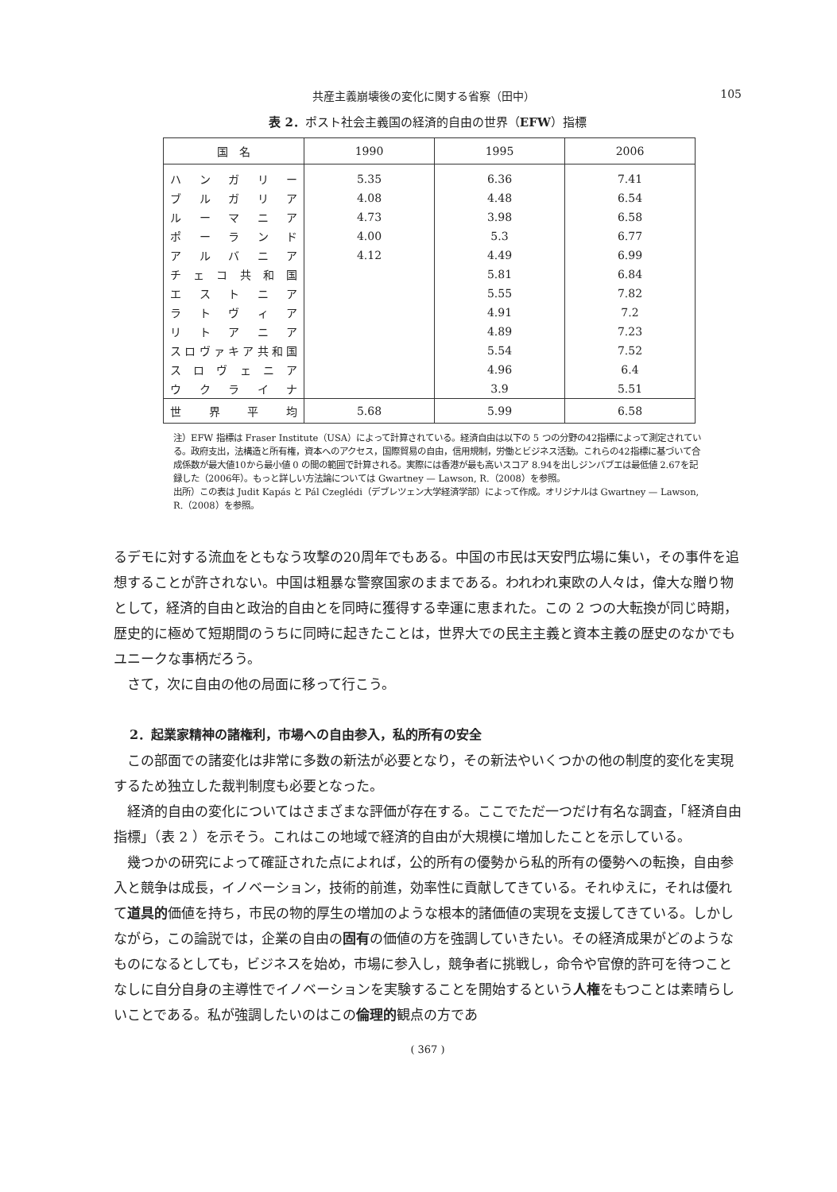共産主義崩壊後の変化に関する省察（田中） 105
表 2．ポスト社会主義国の経済的自由の世界（EFW）指標
| 国 名 | 1990 | 1995 | 2006 |
| --- | --- | --- | --- |
| ハンガリー | 5.35 | 6.36 | 7.41 |
| ブルガリア | 4.08 | 4.48 | 6.54 |
| ルーマニア | 4.73 | 3.98 | 6.58 |
| ポーランド | 4.00 | 5.3 | 6.77 |
| アルバニア | 4.12 | 4.49 | 6.99 |
| チェコ共和国 | | 5.81 | 6.84 |
| エストニア | | 5.55 | 7.82 |
| ラトヴィア | | 4.91 | 7.2 |
| リトアニア | | 4.89 | 7.23 |
| スロヴァキア共和国 | | 5.54 | 7.52 |
| スロヴェニア | | 4.96 | 6.4 |
| ウクライナ | | 3.9 | 5.51 |
| 世界平均 | 5.68 | 5.99 | 6.58 |
注）EFW 指標は Fraser Institute（USA）によって計算されている。経済自由は以下の 5 つの分野の42指標によって測定されている。政府支出，法構造と所有権，資本へのアクセス，国際貿易の自由，信用規制，労働とビジネス活動。これらの42指標に基づいて合成係数が最大値10から最小値 0 の間の範囲で計算される。実際には香港が最も高いスコア 8.94を出しジンバブエは最低値 2.67を記録した（2006年）。もっと詳しい方法論については Gwartney — Lawson, R.（2008）を参照。
出所）この表は Judit Kapás と Pál Czeglédi（デブレツェン大学経済学部）によって作成。オリジナルは Gwartney — Lawson, R.（2008）を参照。
るデモに対する流血をともなう攻撃の20周年でもある。中国の市民は天安門広場に集い，その事件を追想することが許されない。中国は粗暴な警察国家のままである。われわれ東欧の人々は，偉大な贈り物として，経済的自由と政治的自由とを同時に獲得する幸運に恵まれた。この 2 つの大転換が同じ時期，歴史的に極めて短期間のうちに同時に起きたことは，世界大での民主主義と資本主義の歴史のなかでもユニークな事柄だろう。
さて，次に自由の他の局面に移って行こう。
2．起業家精神の諸権利，市場への自由参入，私的所有の安全
この部面での諸変化は非常に多数の新法が必要となり，その新法やいくつかの他の制度的変化を実現するため独立した裁判制度も必要となった。
経済的自由の変化についてはさまざまな評価が存在する。ここでただ一つだけ有名な調査，「経済自由指標」（表 2 ）を示そう。これはこの地域で経済的自由が大規模に増加したことを示している。
幾つかの研究によって確証された点によれば，公的所有の優勢から私的所有の優勢への転換，自由参入と競争は成長，イノベーション，技術的前進，効率性に貢献してきている。それゆえに，それは優れて道具的価値を持ち，市民の物的厚生の増加のような根本的諸価値の実現を支援してきている。しかしながら，この論説では，企業の自由の固有の価値の方を強調していきたい。その経済成果がどのようなものになるとしても，ビジネスを始め，市場に参入し，競争者に挑戦し，命令や官僚的許可を待つことなしに自分自身の主導性でイノベーションを実験することを開始するという人権をもつことは素晴らしいことである。私が強調したいのはこの倫理的観点の方であ
( 367 )